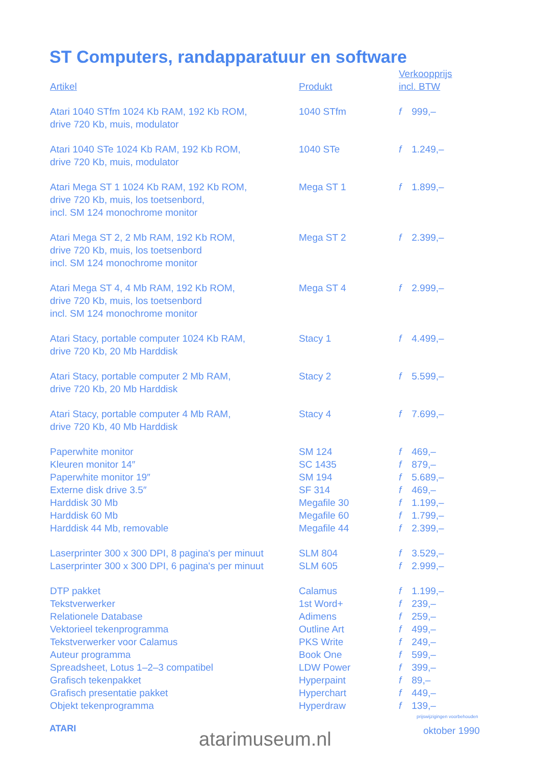ST Computers, randapparatuur en software
| Artikel | Produkt | Verkoopprijs incl. BTW |
| --- | --- | --- |
| Atari 1040 STfm 1024 Kb RAM, 192 Kb ROM, drive 720 Kb, muis, modulator | 1040 STfm | f 999,– |
| Atari 1040 STe 1024 Kb RAM, 192 Kb ROM, drive 720 Kb, muis, modulator | 1040 STe | f 1.249,– |
| Atari Mega ST 1 1024 Kb RAM, 192 Kb ROM, drive 720 Kb, muis, los toetsenbord, incl. SM 124 monochrome monitor | Mega ST 1 | f 1.899,– |
| Atari Mega ST 2, 2 Mb RAM, 192 Kb ROM, drive 720 Kb, muis, los toetsenbord incl. SM 124 monochrome monitor | Mega ST 2 | f 2.399,– |
| Atari Mega ST 4, 4 Mb RAM, 192 Kb ROM, drive 720 Kb, muis, los toetsenbord incl. SM 124 monochrome monitor | Mega ST 4 | f 2.999,– |
| Atari Stacy, portable computer 1024 Kb RAM, drive 720 Kb, 20 Mb Harddisk | Stacy 1 | f 4.499,– |
| Atari Stacy, portable computer 2 Mb RAM, drive 720 Kb, 20 Mb Harddisk | Stacy 2 | f 5.599,– |
| Atari Stacy, portable computer 4 Mb RAM, drive 720 Kb, 40 Mb Harddisk | Stacy 4 | f 7.699,– |
| Paperwhite monitor | SM 124 | f 469,– |
| Kleuren monitor 14″ | SC 1435 | f 879,– |
| Paperwhite monitor 19″ | SM 194 | f 5.689,– |
| Externe disk drive 3.5″ | SF 314 | f 469,– |
| Harddisk 30 Mb | Megafile 30 | f 1.199,– |
| Harddisk 60 Mb | Megafile 60 | f 1.799,– |
| Harddisk 44 Mb, removable | Megafile 44 | f 2.399,– |
| Laserprinter 300 x 300 DPI, 8 pagina's per minuut | SLM 804 | f 3.529,– |
| Laserprinter 300 x 300 DPI, 6 pagina's per minuut | SLM 605 | f 2.999,– |
| DTP pakket | Calamus | f 1.199,– |
| Tekstverwerker | 1st Word+ | f 239,– |
| Relationele Database | Adimens | f 259,– |
| Vektorieel tekenprogramma | Outline Art | f 499,– |
| Tekstverwerker voor Calamus | PKS Write | f 249,– |
| Auteur programma | Book One | f 599,– |
| Spreadsheet, Lotus 1–2–3 compatibel | LDW Power | f 399,– |
| Grafisch tekenpakket | Hyperpaint | f 89,– |
| Grafisch presentatie pakket | Hyperchart | f 449,– |
| Objekt tekenprogramma | Hyperdraw | f 139,– |
prijswijzigingen voorbehouden
ATARI atarimuseum.nl oktober 1990